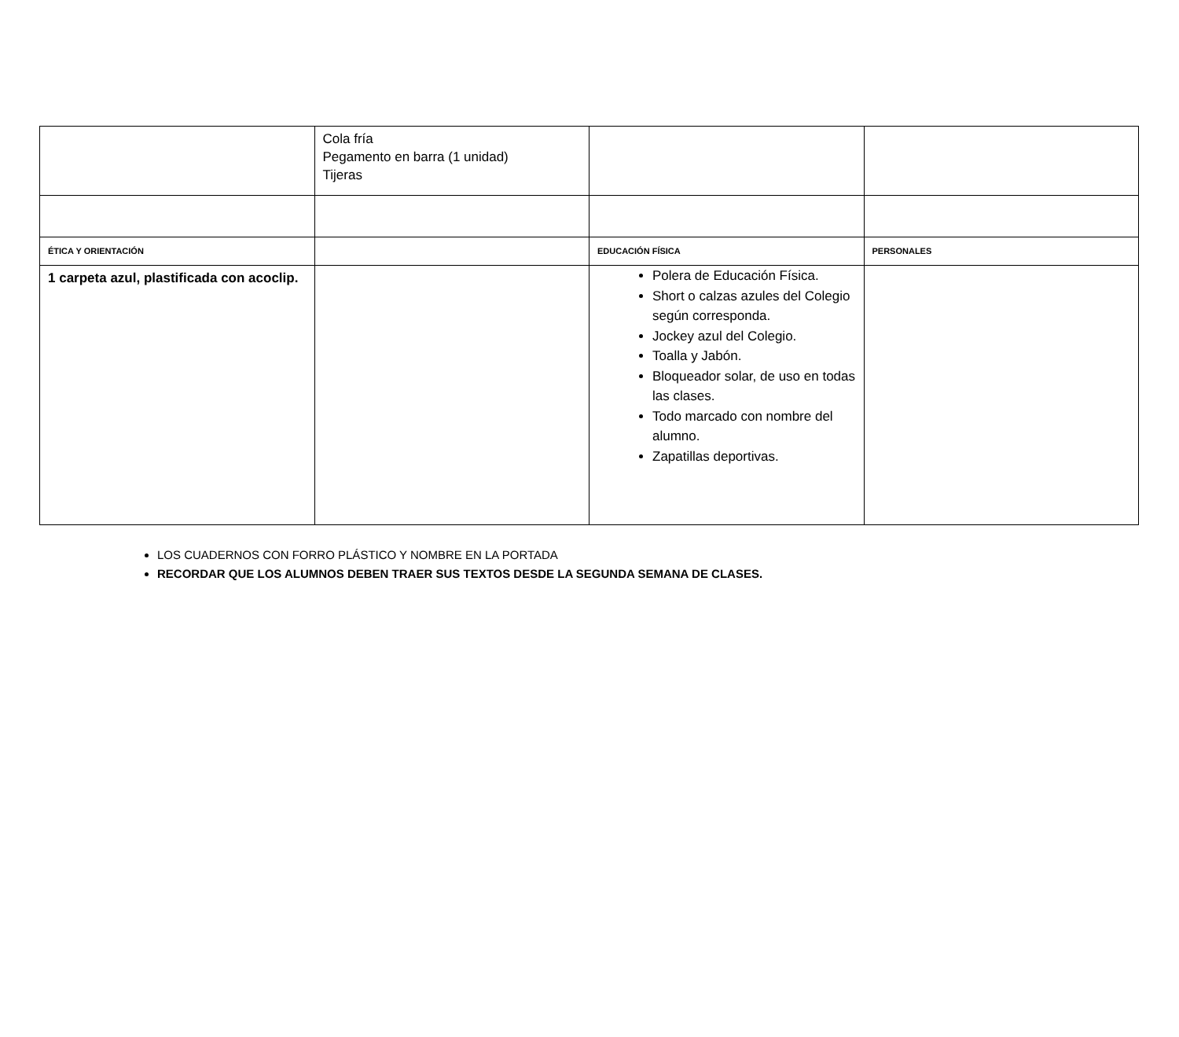| | Cola fría Pegamento en barra (1 unidad) Tijeras | | |
| ÉTICA Y ORIENTACIÓN | | EDUCACIÓN FÍSICA | PERSONALES |
| 1 carpeta azul, plastificada con acoclip. | | Polera de Educación Física. Short o calzas azules del Colegio según corresponda. Jockey azul del Colegio. Toalla y Jabón. Bloqueador solar, de uso en todas las clases. Todo marcado con nombre del alumno. Zapatillas deportivas. | |
LOS CUADERNOS CON FORRO PLÁSTICO Y NOMBRE EN LA PORTADA
RECORDAR QUE LOS ALUMNOS DEBEN TRAER SUS TEXTOS DESDE LA SEGUNDA SEMANA DE CLASES.